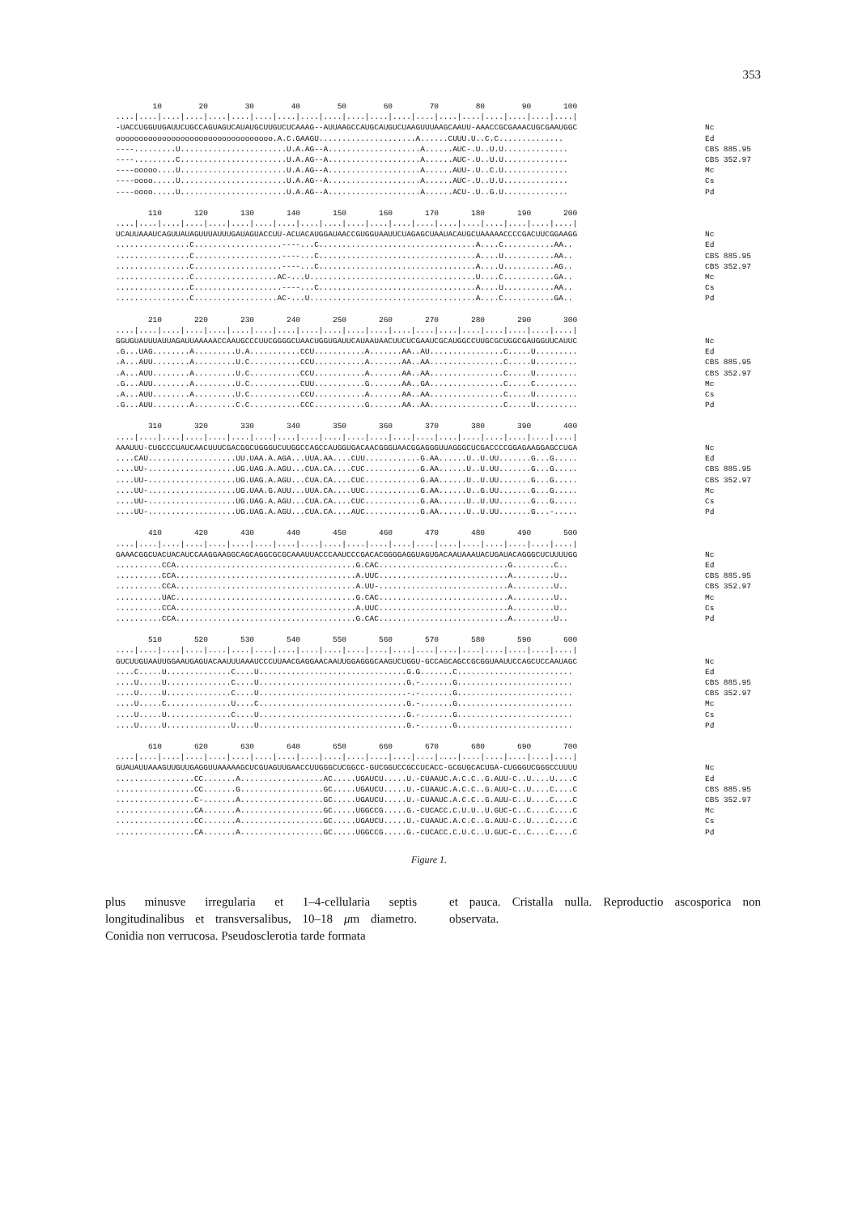353
10 20 30 40 50 60 70 80 90 100 ....|....|....|....|....|....|....|....|....|....|....|....|....|....|....|....|....|....|....|....| -UACCUGGUUGAUUCUGCCAGUAGUCAUAUGCUUGUCUCAAAG--AUUAAGCCAUGCAUGUCUAAGUUUAAGCAAUU-AAACCGCGAAACUGCGAAUGGC oooooooooooooooooooooooooooooooooo.A.C.GAAGU.....................A......CUUU.U..C.C.............. ----.........U.......................U.A.AG--A....................A......AUC-.U..U.U.............. ----.........C.......................U.A.AG--A....................A......AUC-.U..U.U.............. ----ooooo....U.......................U.A.AG--A....................A......AUU-.U..C.U.............. ----oooo.....U.......................U.A.AG--A....................A......AUC-.U..U.U.............. ----oooo.....U.......................U.A.AG--A....................A......ACU-.U..G.U..............
Nc Ed CBS 885.95 CBS 352.97 Mc Cs Pd
110 120 130 140 150 160 170 180 190 200 ....|....|....|....|....|....|....|....|....|....|....|....|....|....|....|....|....|....|....|....| UCAUUAAAUCAGUUAUAGUUUAUUUGAUAGUACCUU-ACUACAUGGAUAACCGUGGUAAUUCUAGAGCUAAUACAUGCUAAAAACCCCGACUUCGGAAGG ................C...................----...C..................................A....C...........AA.. ................C...................----...C..................................A....U...........AA.. ................C...................----...C..................................A....U...........AG.. ................C..................AC-...U....................................U....C...........GA.. ................C...................----...C..................................A....U...........AA.. ................C..................AC-...U....................................A....C...........GA..
Nc Ed CBS 885.95 CBS 352.97 Mc Cs Pd
210 220 230 240 250 260 270 280 290 300 ....|....|....|....|....|....|....|....|....|....|....|....|....|....|....|....|....|....|....|....| GGUGUAUUUAUUAGAUUAAAAACCAAUGCCCUUCGGGGCUAACUGGUGAUUCAUAAUAACUUCUCGAAUCGCAUGGCCUUGCGCUGGCGAUGGUUCAUUC .G...UAG........A.........U.A...........CCU...........A.......AA..AU................C.....U......... .A...AUU........A.........U.C...........CCU...........A.......AA..AA................C.....U......... .A...AUU........A.........U.C...........CCU...........A.......AA..AA................C.....U......... .G...AUU........A.........U.C...........CUU...........G.......AA..GA................C.....C......... .A...AUU........A.........U.C...........CCU...........A.......AA..AA................C.....U......... .G...AUU........A.........C.C...........CCC...........G.......AA..AA................C.....U.........
Nc Ed CBS 885.95 CBS 352.97 Mc Cs Pd
310 320 330 340 350 360 370 380 390 400 ....|....|....|....|....|....|....|....|....|....|....|....|....|....|....|....|....|....|....|....| AAAUUU-CUGCCCUAUCAACUUUCGACGGCUGGGUCUUGGCCAGCCAUGGUGACAACGGGUAACGGAGGGUUAGGGCUCGACCCCGGAGAAGGAGCCUGA ....CAU...................UU.UAA.A.AGA...UUA.AA....CUU............G.AA......U..U.UU.......G...G..... ....UU-...................UG.UAG.A.AGU...CUA.CA....CUC............G.AA......U..U.UU.......G...G..... ....UU-...................UG.UAG.A.AGU...CUA.CA....CUC............G.AA......U..U.UU.......G...G..... ....UU-...................UG.UAA.G.AUU...UUA.CA....UUC............G.AA......U..G.UU.......G...G..... ....UU-...................UG.UAG.A.AGU...CUA.CA....CUC............G.AA......U..U.UU.......G...G..... ....UU-...................UG.UAG.A.AGU...CUA.CA....AUC............G.AA......U..U.UU.......G...-.....
Nc Ed CBS 885.95 CBS 352.97 Mc Cs Pd
410 420 430 440 450 460 470 480 490 500 ....|....|....|....|....|....|....|....|....|....|....|....|....|....|....|....|....|....|....|....| GAAACGGCUACUACAUCCAAGGAAGGCAGCAGGCGCGCAAAUUACCCAAUCCCGACACGGGGAGGUAGUGACAAUAAAUACUGAUACAGGGCUCUUUUGG ..........CCA.......................................G.CAC............................G.........C.. ..........CCA.......................................A.UUC............................A.........U.. ..........CCA.......................................A.UU-............................A.........U.. ..........UAC.......................................G.CAC............................A.........U.. ..........CCA.......................................A.UUC............................A.........U.. ..........CCA.......................................G.CAC............................A.........U..
Nc Ed CBS 885.95 CBS 352.97 Mc Cs Pd
510 520 530 540 550 560 570 580 590 600 ....|....|....|....|....|....|....|....|....|....|....|....|....|....|....|....|....|....|....|....| GUCUUGUAAUUGGAAUGAGUACAAUUUAAAUCCCUUAACGAGGAACAAUUGGAGGGCAAGUCUGGU-GCCAGCAGCCGCGGUAAUUCCAGCUCCAAUAGC ....C.....U..............C....U................................G.G.......C......................... ....U.....U..............C....U................................G.-.......G......................... ....U.....U..............C....U................................-.-.......G......................... ....U.....C..............U....C................................G.-.......G......................... ....U.....U..............C....U................................G.-.......G......................... ....U.....U..............U....U................................G.-.......G.........................
Nc Ed CBS 885.95 CBS 352.97 Mc Cs Pd
610 620 630 640 650 660 670 680 690 700 ....|....|....|....|....|....|....|....|....|....|....|....|....|....|....|....|....|....|....|....| GUAUAUUAAAGUUGUUGAGGUUAAAAAGCUCGUAGUUGAACCUUGGGCUCGGCC-GUCGGUCCGCCUCACC-GCGUGCACUGA-CUGGGUCGGGCCUUUU .................CC.......A..................AC.....UGAUCU.....U.-CUAAUC.A.C.C..G.AUU-C..U....U....C .................CC.......G..................GC.....UGAUCU.....U.-CUAAUC.A.C.C..G.AUU-C..U....C....C .................C-.......A..................GC.....UGAUCU.....U.-CUAAUC.A.C.C..G.AUU-C..U....C....C .................CA.......A..................GC.....UGGCCG.....G.-CUCACC.C.U.U..U.GUC-C..C....C....C .................CC.......A..................GC.....UGAUCU.....U.-CUAAUC.A.C.C..G.AUU-C..U....C....C .................CA.......A..................GC.....UGGCCG.....G.-CUCACC.C.U.C..U.GUC-C..C....C....C
Nc Ed CBS 885.95 CBS 352.97 Mc Cs Pd
Figure 1.
plus minusve irregularia et 1–4-cellularia septis longitudinalibus et transversalibus, 10–18 μm diametro. Conidia non verrucosa. Pseudosclerotia tarde formata
et pauca. Cristalla nulla. Reproductio ascosporica non observata.